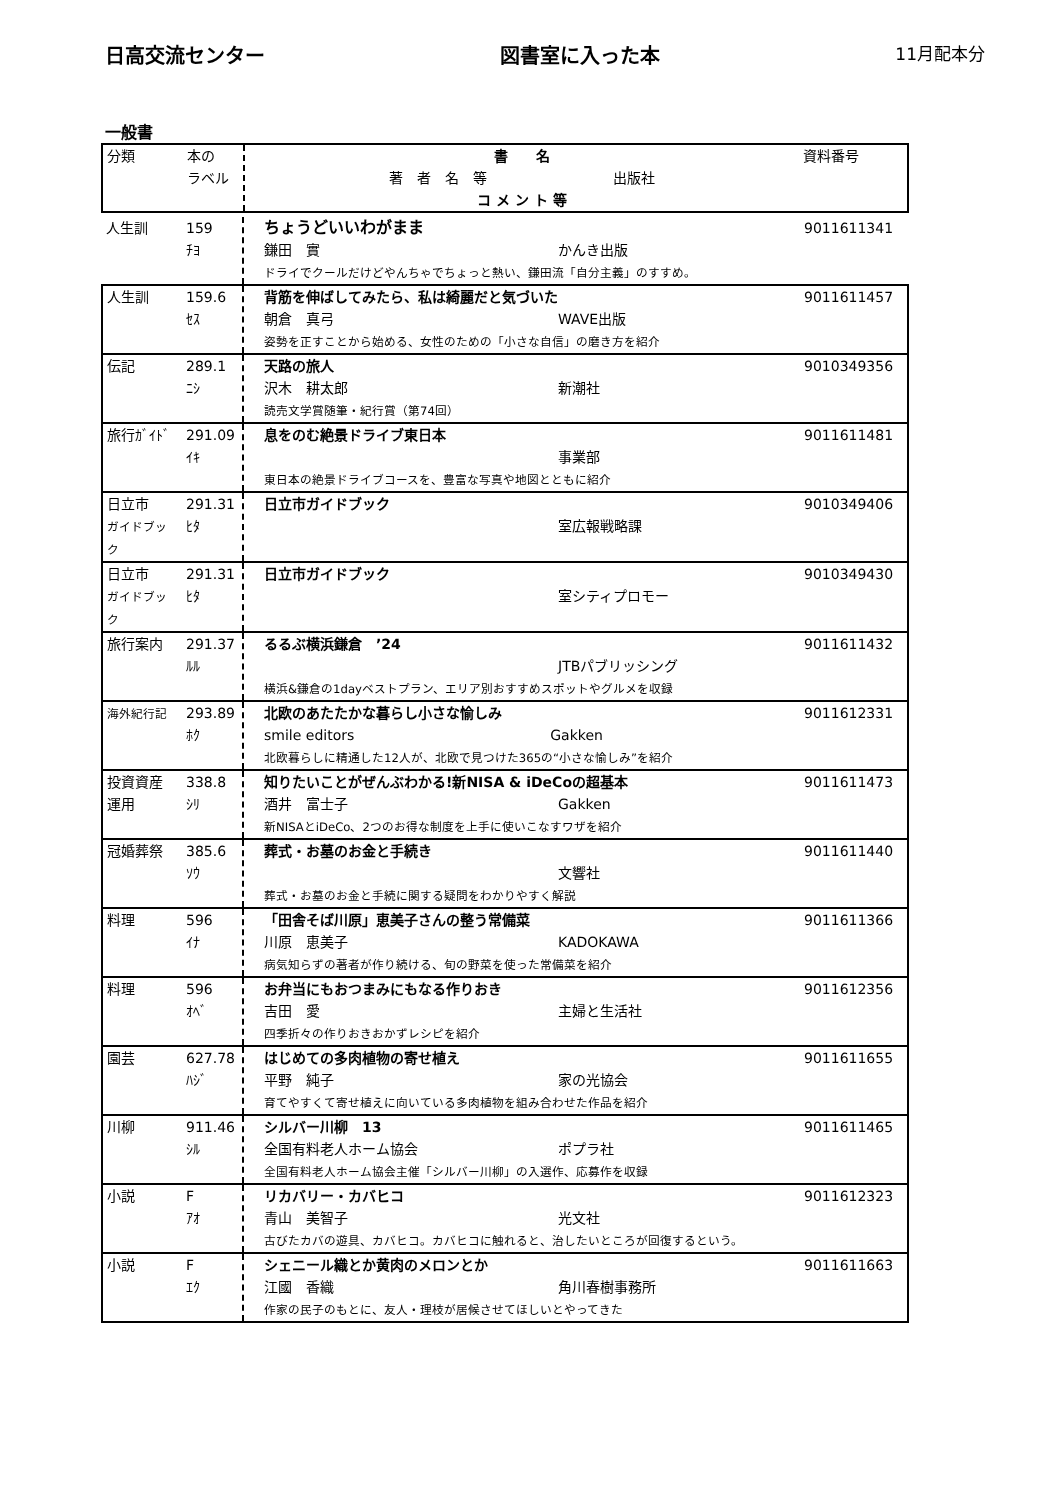日高交流センター 図書室に入った本 11月配本分
一般書
| 分類 | 本の ラベル | 書 名 著 者 名 等 出版社 コ メ ン ト 等 | 資料番号 |
| 人生訓 | 159 ﾁﾖ | ちょうどいいわがまま 鎌田 實 かんき出版 ドライでクールだけどやんちゃでちょっと熱い、鎌田流「自分主義」のすすめ。 | 9011611341 |
| 人生訓 | 159.6 ｾｽ | 背筋を伸ばしてみたら、私は綺麗だと気づいた 朝倉 真弓 WAVE出版 姿勢を正すことから始める、女性のための「小さな自信」の磨き方を紹介 | 9011611457 |
| 伝記 | 289.1 ﾆｼ | 天路の旅人 沢木 耕太郎 新潮社 読売文学賞随筆・紀行賞（第74回） | 9010349356 |
| 旅行ｶﾞｲﾄﾞ | 291.09 ｲｷ | 息をのむ絶景ドライブ東日本 事業部 東日本の絶景ドライブコースを、豊富な写真や地図とともに紹介 | 9011611481 |
| 日立市 ガイドブック | 291.31 ﾋﾀ | 日立市ガイドブック 室広報戦略課 | 9010349406 |
| 日立市 ガイドブック | 291.31 ﾋﾀ | 日立市ガイドブック 室シティプロモー | 9010349430 |
| 旅行案内 | 291.37 ﾙﾙ | るるぶ横浜鎌倉 ’24 JTBパブリッシング 横浜&鎌倉の1dayベストプラン、エリア別おすすめスポットやグルメを収録 | 9011611432 |
| 海外紀行記 | 293.89 ﾎｸ | 北欧のあたたかな暮らし小さな愉しみ smile editors Gakken 北欧暮らしに精通した12人が、北欧で見つけた365の“小さな愉しみ”を紹介 | 9011612331 |
| 投資資産 運用 | 338.8 ｼﾘ | 知りたいことがぜんぶわかる!新NISA & iDeCoの超基本 酒井 富士子 Gakken 新NISAとiDeCo、2つのお得な制度を上手に使いこなすワザを紹介 | 9011611473 |
| 冠婚葬祭 | 385.6 ｿｳ | 葬式・お墓のお金と手続き 文響社 葬式・お墓のお金と手続に関する疑問をわかりやすく解説 | 9011611440 |
| 料理 | 596 ｲﾅ | 「田舎そば川原」恵美子さんの整う常備菜 川原 恵美子 KADOKAWA 病気知らずの著者が作り続ける、旬の野菜を使った常備菜を紹介 | 9011611366 |
| 料理 | 596 ｵﾍﾞ | お弁当にもおつまみにもなる作りおき 吉田 愛 主婦と生活社 四季折々の作りおきおかずレシピを紹介 | 9011612356 |
| 園芸 | 627.78 ﾊｼﾞ | はじめての多肉植物の寄せ植え 平野 純子 家の光協会 育てやすくて寄せ植えに向いている多肉植物を組み合わせた作品を紹介 | 9011611655 |
| 川柳 | 911.46 ｼﾙ | シルバー川柳 13 全国有料老人ホーム協会 ポプラ社 全国有料老人ホーム協会主催「シルバー川柳」の入選作、応募作を収録 | 9011611465 |
| 小説 | F ｱｵ | リカバリー・カバヒコ 青山 美智子 光文社 古びたカバの遊具、カバヒコ。カバヒコに触れると、治したいところが回復するという。 | 9011612323 |
| 小説 | F ｴｸ | シェニール織とか黄肉のメロンとか 江國 香織 角川春樹事務所 作家の民子のもとに、友人・理枝が居候させてほしいとやってきた | 9011611663 |